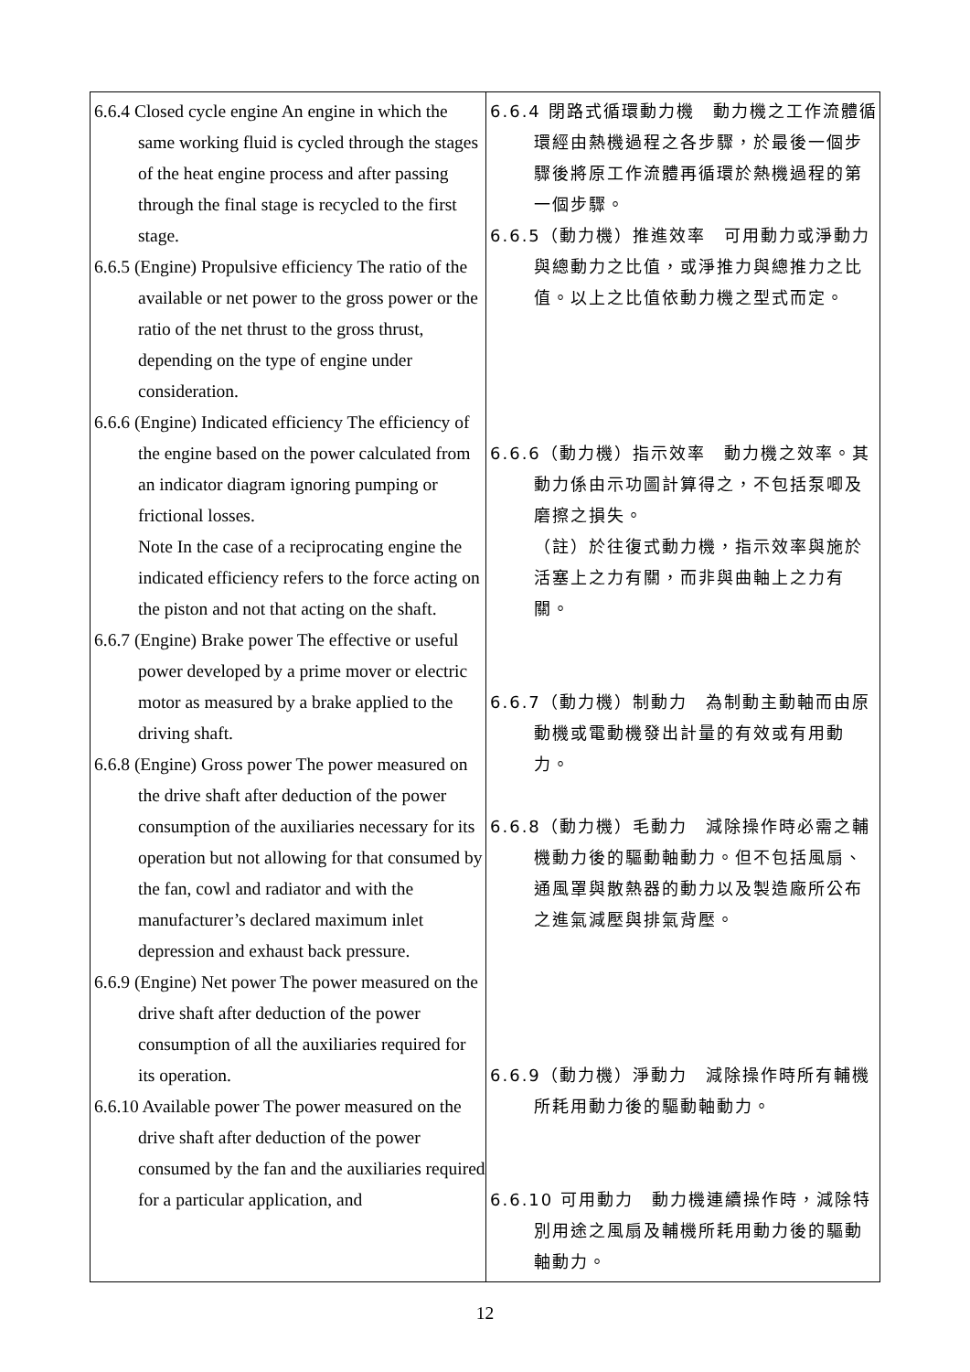| 6.6.4 Closed cycle engine An engine in which the same working fluid is cycled through the stages of the heat engine process and after passing through the final stage is recycled to the first stage. 6.6.5 (Engine) Propulsive efficiency The ratio of the available or net power to the gross power or the ratio of the net thrust to the gross thrust, depending on the type of engine under consideration. 6.6.6 (Engine) Indicated efficiency The efficiency of the engine based on the power calculated from an indicator diagram ignoring pumping or frictional losses. Note In the case of a reciprocating engine the indicated efficiency refers to the force acting on the piston and not that acting on the shaft. 6.6.7 (Engine) Brake power The effective or useful power developed by a prime mover or electric motor as measured by a brake applied to the driving shaft. 6.6.8 (Engine) Gross power The power measured on the drive shaft after deduction of the power consumption of the auxiliaries necessary for its operation but not allowing for that consumed by the fan, cowl and radiator and with the manufacturer’s declared maximum inlet depression and exhaust back pressure. 6.6.9 (Engine) Net power The power measured on the drive shaft after deduction of the power consumption of all the auxiliaries required for its operation. 6.6.10 Available power The power measured on the drive shaft after deduction of the power consumed by the fan and the auxiliaries required for a particular application, and | 6.6.4 閉路式循環動力機 動力機之工作流體循環經由熱機過程之各步驟，於最後一個步驟後將原工作流體再循環於熱機過程的第一個步驟。 6.6.5（動力機）推進效率 可用動力或淨動力與總動力之比值，或淨推力與總推力之比值。以上之比值依動力機之型式而定。 6.6.6（動力機）指示效率 動力機之效率。其動力係由示功圖計算得之，不包括泵唧及磨擦之損失。 （註）於往復式動力機，指示效率與施於活塞上之力有關，而非與曲軸上之力有關。 6.6.7（動力機）制動力 為制動主動軸而由原動機或電動機發出計量的有效或有用動力。 6.6.8（動力機）毛動力 減除操作時必需之輔機動力後的驅動軸動力。但不包括風扇、通風罩與散熱器的動力以及製造廠所公布之進氣減壓與排氣背壓。 6.6.9（動力機）淨動力 減除操作時所有輔機所耗用動力後的驅動軸動力。 6.6.10 可用動力 動力機連續操作時，減除特別用途之風扇及輔機所耗用動力後的驅動軸動力。 |
12